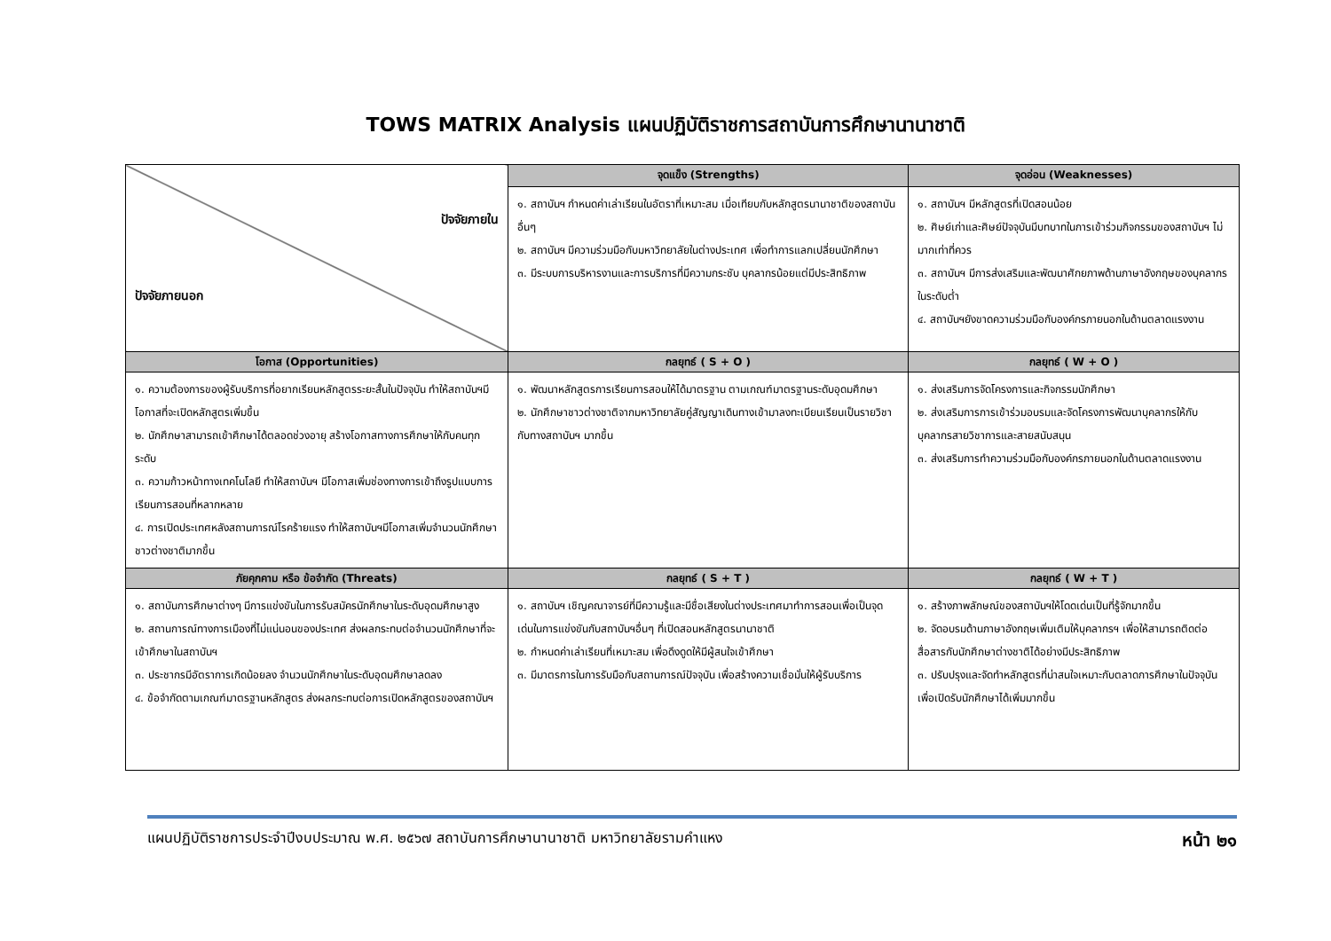TOWS MATRIX Analysis แผนปฏิบัติราชการสถาบันการศึกษานานาชาติ
| ปัจจัยภายใน ปัจจัยภายนอก | จุดแข็ง (Strengths) | จุดอ่อน (Weaknesses) |
| | ๑. สถาบันฯ กำหนดค่าเล่าเรียนในอัตราที่เหมาะสม เมื่อเทียบกับหลักสูตรนานาชาติของสถาบันอื่นๆ ๒. สถาบันฯ มีความร่วมมือกับมหาวิทยาลัยในต่างประเทศ เพื่อทำการแลกเปลี่ยนนักศึกษา ๓. มีระบบการบริหารงานและการบริการที่มีความกระชับ บุคลากรน้อยแต่มีประสิทธิภาพ | ๑. สถาบันฯ มีหลักสูตรที่เปิดสอนน้อย ๒. ศิษย์เก่าและศิษย์ปัจจุบันมีบทบาทในการเข้าร่วมกิจกรรมของสถาบันฯ ไม่มากเท่าที่ควร ๓. สถาบันฯ มีการส่งเสริมและพัฒนาศักยภาพด้านภาษาอังกฤษของบุคลากรในระดับต่ำ ๔. สถาบันฯยังขาดความร่วมมือกับองค์กรภายนอกในด้านตลาดแรงงาน |
| โอกาส (Opportunities) | กลยุทธ์ ( S + O ) | กลยุทธ์ ( W + O ) |
| ๑. ความต้องการของผู้รับบริการที่อยากเรียนหลักสูตรระยะสั้นในปัจจุบัน ทำให้สถาบันฯมีโอกาสที่จะเปิดหลักสูตรเพิ่มขึ้น ๒. นักศึกษาสามารถเข้าศึกษาได้ตลอดช่วงอายุ สร้างโอกาสทางการศึกษาให้กับคนทุกระดับ ๓. ความก้าวหน้าทางเทคโนโลยี ทำให้สถาบันฯ มีโอกาสเพิ่มช่องทางการเข้าถึงรูปแบบการเรียนการสอนที่หลากหลาย ๔. การเปิดประเทศหลังสถานการณ์โรคร้ายแรง ทำให้สถาบันฯมีโอกาสเพิ่มจำนวนนักศึกษาชาวต่างชาติมากขึ้น | ๑. พัฒนาหลักสูตรการเรียนการสอนให้ได้มาตรฐาน ตามเกณฑ์มาตรฐานระดับอุดมศึกษา ๒. นักศึกษาชาวต่างชาติจากมหาวิทยาลัยคู่สัญญาเดินทางเข้ามาลงทะเบียนเรียนเป็นรายวิชากับทางสถาบันฯ มากขึ้น | ๑. ส่งเสริมการจัดโครงการและกิจกรรมนักศึกษา ๒. ส่งเสริมการการเข้าร่วมอบรมและจัดโครงการพัฒนาบุคลากรให้กับบุคลากรสายวิชาการและสายสนับสนุน ๓. ส่งเสริมการทำความร่วมมือกับองค์กรภายนอกในด้านตลาดแรงงาน |
| ภัยคุกคาม หรือ ข้อจำกัด (Threats) | กลยุทธ์ ( S + T ) | กลยุทธ์ ( W + T ) |
| ๑. สถาบันการศึกษาต่างๆ มีการแข่งขันในการรับสมัครนักศึกษาในระดับอุดมศึกษาสูง ๒. สถานการณ์ทางการเมืองที่ไม่แน่นอนของประเทศ ส่งผลกระทบต่อจำนวนนักศึกษาที่จะเข้าศึกษาในสถาบันฯ ๓. ประชากรมีอัตราการเกิดน้อยลง จำนวนนักศึกษาในระดับอุดมศึกษาลดลง ๔. ข้อจำกัดตามเกณฑ์มาตรฐานหลักสูตร ส่งผลกระทบต่อการเปิดหลักสูตรของสถาบันฯ | ๑. สถาบันฯ เชิญคณาจารย์ที่มีความรู้และมีชื่อเสียงในต่างประเทศมาทำการสอนเพื่อเป็นจุดเด่นในการแข่งขันกับสถาบันฯอื่นๆ ที่เปิดสอนหลักสูตรนานาชาติ ๒. กำหนดค่าเล่าเรียนที่เหมาะสม เพื่อดึงดูดให้มีผู้สนใจเข้าศึกษา ๓. มีมาตรการในการรับมือกับสถานการณ์ปัจจุบัน เพื่อสร้างความเชื่อมั่นให้ผู้รับบริการ | ๑. สร้างภาพลักษณ์ของสถาบันฯให้โดดเด่นเป็นที่รู้จักมากขึ้น ๒. จัดอบรมด้านภาษาอังกฤษเพิ่มเติมให้บุคลากรฯ เพื่อให้สามารถติดต่อสื่อสารกับนักศึกษาต่างชาติได้อย่างมีประสิทธิภาพ ๓. ปรับปรุงและจัดทำหลักสูตรที่น่าสนใจเหมาะกับตลาดการศึกษาในปัจจุบัน เพื่อเปิดรับนักศึกษาได้เพิ่มมากขึ้น |
แผนปฏิบัติราชการประจำปีงบประมาณ พ.ศ. ๒๕๖๗ สถาบันการศึกษานานาชาติ มหาวิทยาลัยรามคำแหง หน้า ๒๑